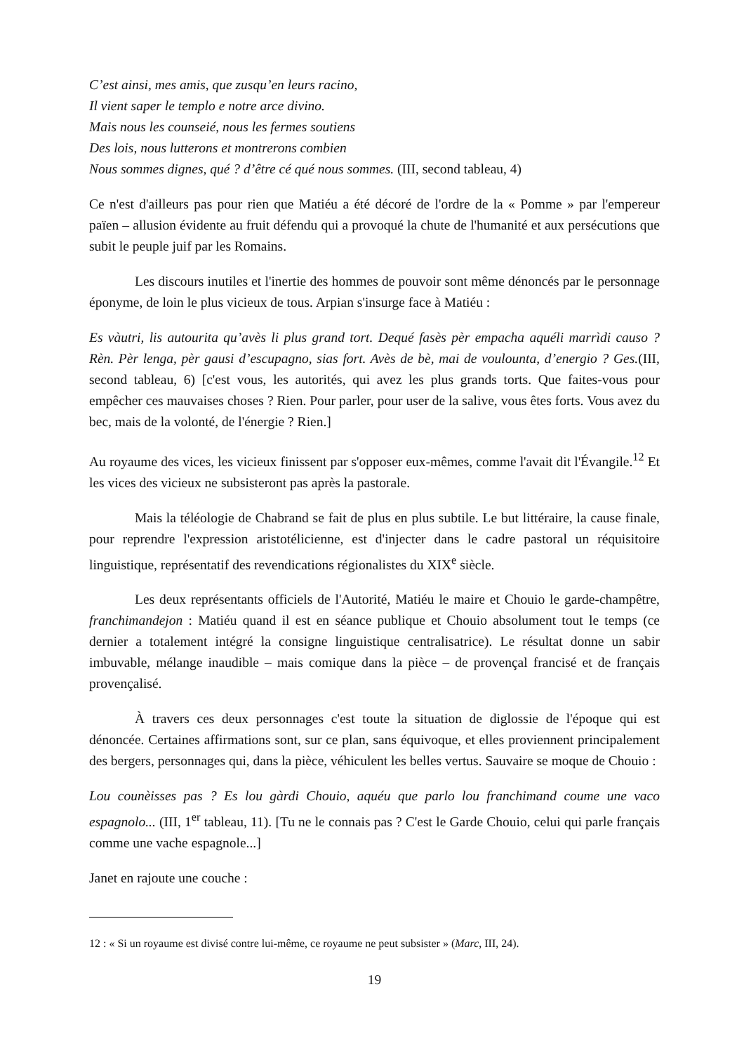C’est ainsi, mes amis, que zusqu’en leurs racino,
Il vient saper le templo e notre arce divino.
Mais nous les counseié, nous les fermes soutiens
Des lois, nous lutterons et montrerons combien
Nous sommes dignes, qué ? d’être cé qué nous sommes. (III, second tableau, 4)
Ce n'est d'ailleurs pas pour rien que Matiéu a été décoré de l'ordre de la « Pomme » par l'empereur païen – allusion évidente au fruit défendu qui a provoqué la chute de l'humanité et aux persécutions que subit le peuple juif par les Romains.
Les discours inutiles et l'inertie des hommes de pouvoir sont même dénoncés par le personnage éponyme, de loin le plus vicieux de tous. Arpian s'insurge face à Matiéu :
Es vàutri, lis autourita qu’avès li plus grand tort. Dequé fasès pèr empacha aquéli marrìdi causo ? Rèn. Pèr lenga, pèr gausi d’escupagno, sias fort. Avès de bè, mai de voulounta, d’energio ? Ges.(III, second tableau, 6) [c'est vous, les autorités, qui avez les plus grands torts. Que faites-vous pour empêcher ces mauvaises choses ? Rien. Pour parler, pour user de la salive, vous êtes forts. Vous avez du bec, mais de la volonté, de l'énergie ? Rien.]
Au royaume des vices, les vicieux finissent par s'opposer eux-mêmes, comme l'avait dit l'Évangile.<sup>12</sup> Et les vices des vicieux ne subsisteront pas après la pastorale.
Mais la téléologie de Chabrand se fait de plus en plus subtile. Le but littéraire, la cause finale, pour reprendre l'expression aristotélicienne, est d'injecter dans le cadre pastoral un réquisitoire linguistique, représentatif des revendications régionalistes du XIX<sup>e</sup> siècle.
Les deux représentants officiels de l'Autorité, Matiéu le maire et Chouio le garde-champêtre, franchimandejon : Matiéu quand il est en séance publique et Chouio absolument tout le temps (ce dernier a totalement intégré la consigne linguistique centralisatrice). Le résultat donne un sabir imbuvable, mélange inaudible – mais comique dans la pièce – de provençal francisé et de français provençalisé.
À travers ces deux personnages c'est toute la situation de diglossie de l'époque qui est dénoncée. Certaines affirmations sont, sur ce plan, sans équivoque, et elles proviennent principalement des bergers, personnages qui, dans la pièce, véhiculent les belles vertus. Sauvaire se moque de Chouio :
Lou counèisses pas ? Es lou gàrdi Chouio, aquéu que parlo lou franchimand coume une vaco espagnolo... (III, 1<sup>er</sup> tableau, 11). [Tu ne le connais pas ? C'est le Garde Chouio, celui qui parle français comme une vache espagnole...]
Janet en rajoute une couche :
12 : « Si un royaume est divisé contre lui-même, ce royaume ne peut subsister » (Marc, III, 24).
19